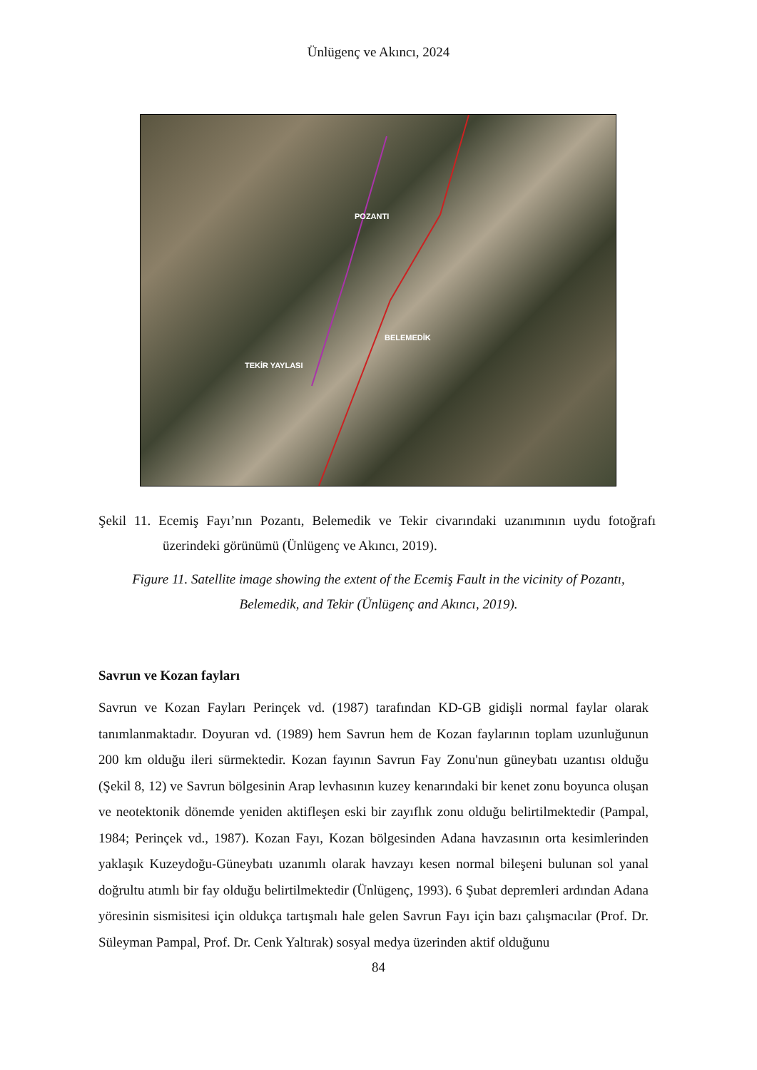Ünlügenç ve Akıncı, 2024
POZANTI
BELEMEDİK
TEKİR YAYLASI
Şekil 11. Ecemiş Fayı’nın Pozantı, Belemedik ve Tekir civarındaki uzanımının uydu fotoğrafı üzerindeki görünümü (Ünlügenç ve Akıncı, 2019).
Figure 11. Satellite image showing the extent of the Ecemiş Fault in the vicinity of Pozantı, Belemedik, and Tekir (Ünlügenç and Akıncı, 2019).
Savrun ve Kozan fayları
Savrun ve Kozan Fayları Perinçek vd. (1987) tarafından KD-GB gidişli normal faylar olarak tanımlanmaktadır. Doyuran vd. (1989) hem Savrun hem de Kozan faylarının toplam uzunluğunun 200 km olduğu ileri sürmektedir. Kozan fayının Savrun Fay Zonu'nun güneybatı uzantısı olduğu (Şekil 8, 12) ve Savrun bölgesinin Arap levhasının kuzey kenarındaki bir kenet zonu boyunca oluşan ve neotektonik dönemde yeniden aktifleşen eski bir zayıflık zonu olduğu belirtilmektedir (Pampal, 1984; Perinçek vd., 1987). Kozan Fayı, Kozan bölgesinden Adana havzasının orta kesimlerinden yaklaşık Kuzeydoğu-Güneybatı uzanımlı olarak havzayı kesen normal bileşeni bulunan sol yanal doğrultu atımlı bir fay olduğu belirtilmektedir (Ünlügenç, 1993). 6 Şubat depremleri ardından Adana yöresinin sismisitesi için oldukça tartışmalı hale gelen Savrun Fayı için bazı çalışmacılar (Prof. Dr. Süleyman Pampal, Prof. Dr. Cenk Yaltırak) sosyal medya üzerinden aktif olduğunu
84